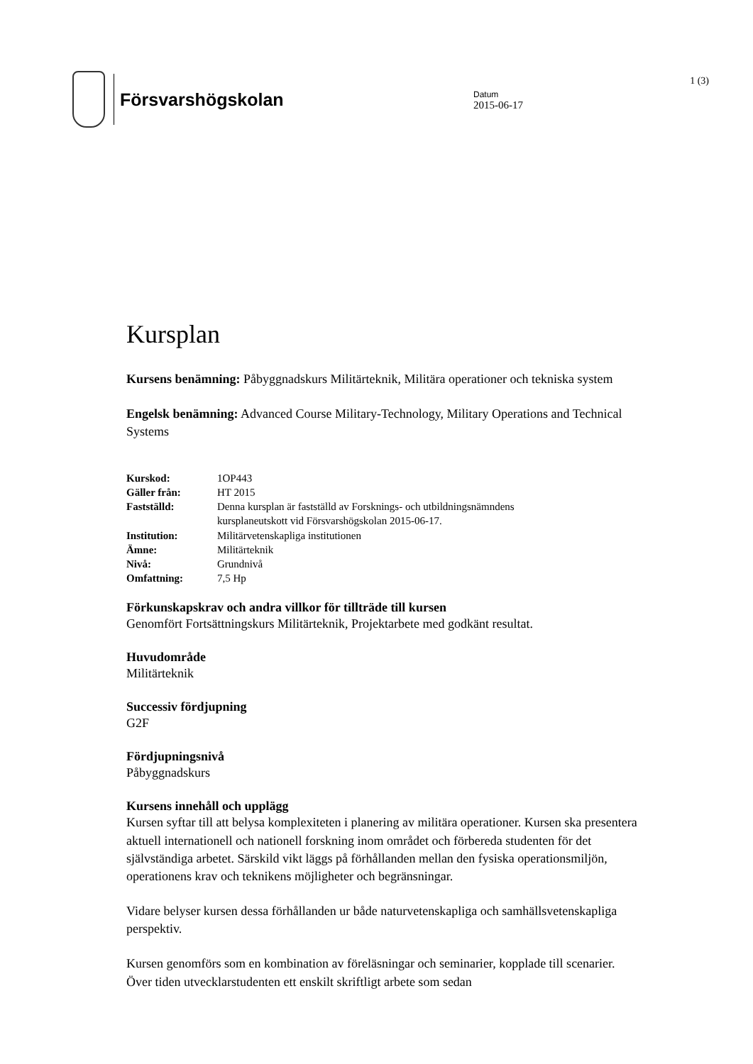Försvarshögskolan
Datum
2015-06-17
1 (3)
Kursplan
Kursens benämning: Påbyggnadskurs Militärteknik, Militära operationer och tekniska system
Engelsk benämning: Advanced Course Military-Technology, Military Operations and Technical Systems
| Kurskod: | 1OP443 |
| Gäller från: | HT 2015 |
| Fastställd: | Denna kursplan är fastställd av Forsknings- och utbildningsnämndens kursplaneutskott vid Försvarshögskolan 2015-06-17. |
| Institution: | Militärvetenskapliga institutionen |
| Ämne: | Militärteknik |
| Nivå: | Grundnivå |
| Omfattning: | 7,5 Hp |
Förkunskapskrav och andra villkor för tillträde till kursen
Genomfört Fortsättningskurs Militärteknik, Projektarbete med godkänt resultat.
Huvudområde
Militärteknik
Successiv fördjupning
G2F
Fördjupningsnivå
Påbyggnadskurs
Kursens innehåll och upplägg
Kursen syftar till att belysa komplexiteten i planering av militära operationer. Kursen ska presentera aktuell internationell och nationell forskning inom området och förbereda studenten för det självständiga arbetet. Särskild vikt läggs på förhållanden mellan den fysiska operationsmiljön, operationens krav och teknikens möjligheter och begränsningar.
Vidare belyser kursen dessa förhållanden ur både naturvetenskapliga och samhällsvetenskapliga perspektiv.
Kursen genomförs som en kombination av föreläsningar och seminarier, kopplade till scenarier. Över tiden utvecklarstudenten ett enskilt skriftligt arbete som sedan